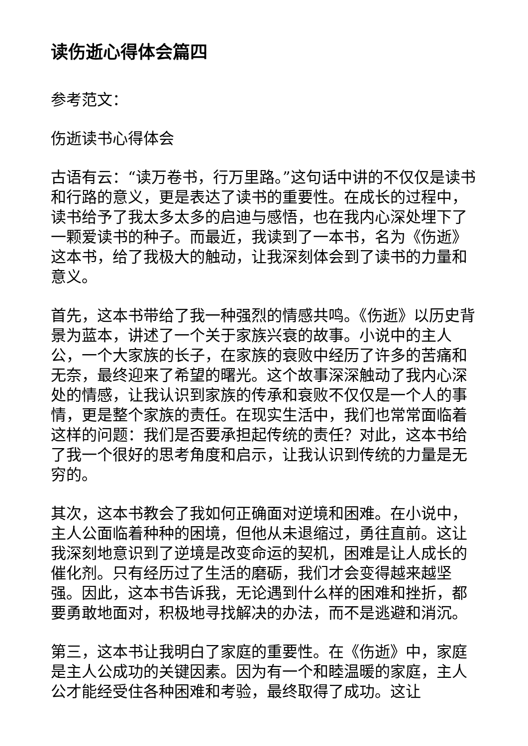读伤逝心得体会篇四
参考范文：
伤逝读书心得体会
古语有云：“读万卷书，行万里路。”这句话中讲的不仅仅是读书和行路的意义，更是表达了读书的重要性。在成长的过程中，读书给予了我太多太多的启迪与感悟，也在我内心深处埋下了一颗爱读书的种子。而最近，我读到了一本书，名为《伤逝》这本书，给了我极大的触动，让我深刻体会到了读书的力量和意义。
首先，这本书带给了我一种强烈的情感共鸣。《伤逝》以历史背景为蓝本，讲述了一个关于家族兴衰的故事。小说中的主人公，一个大家族的长子，在家族的衰败中经历了许多的苦痛和无奈，最终迎来了希望的曙光。这个故事深深触动了我内心深处的情感，让我认识到家族的传承和衰败不仅仅是一个人的事情，更是整个家族的责任。在现实生活中，我们也常常面临着这样的问题：我们是否要承担起传统的责任？对此，这本书给了我一个很好的思考角度和启示，让我认识到传统的力量是无穷的。
其次，这本书教会了我如何正确面对逆境和困难。在小说中，主人公面临着种种的困境，但他从未退缩过，勇往直前。这让我深刻地意识到了逆境是改变命运的契机，困难是让人成长的催化剂。只有经历过了生活的磨砺，我们才会变得越来越坚强。因此，这本书告诉我，无论遇到什么样的困难和挫折，都要勇敢地面对，积极地寻找解决的办法，而不是逃避和消沉。
第三，这本书让我明白了家庭的重要性。在《伤逝》中，家庭是主人公成功的关键因素。因为有一个和睦温暖的家庭，主人公才能经受住各种困难和考验，最终取得了成功。这让